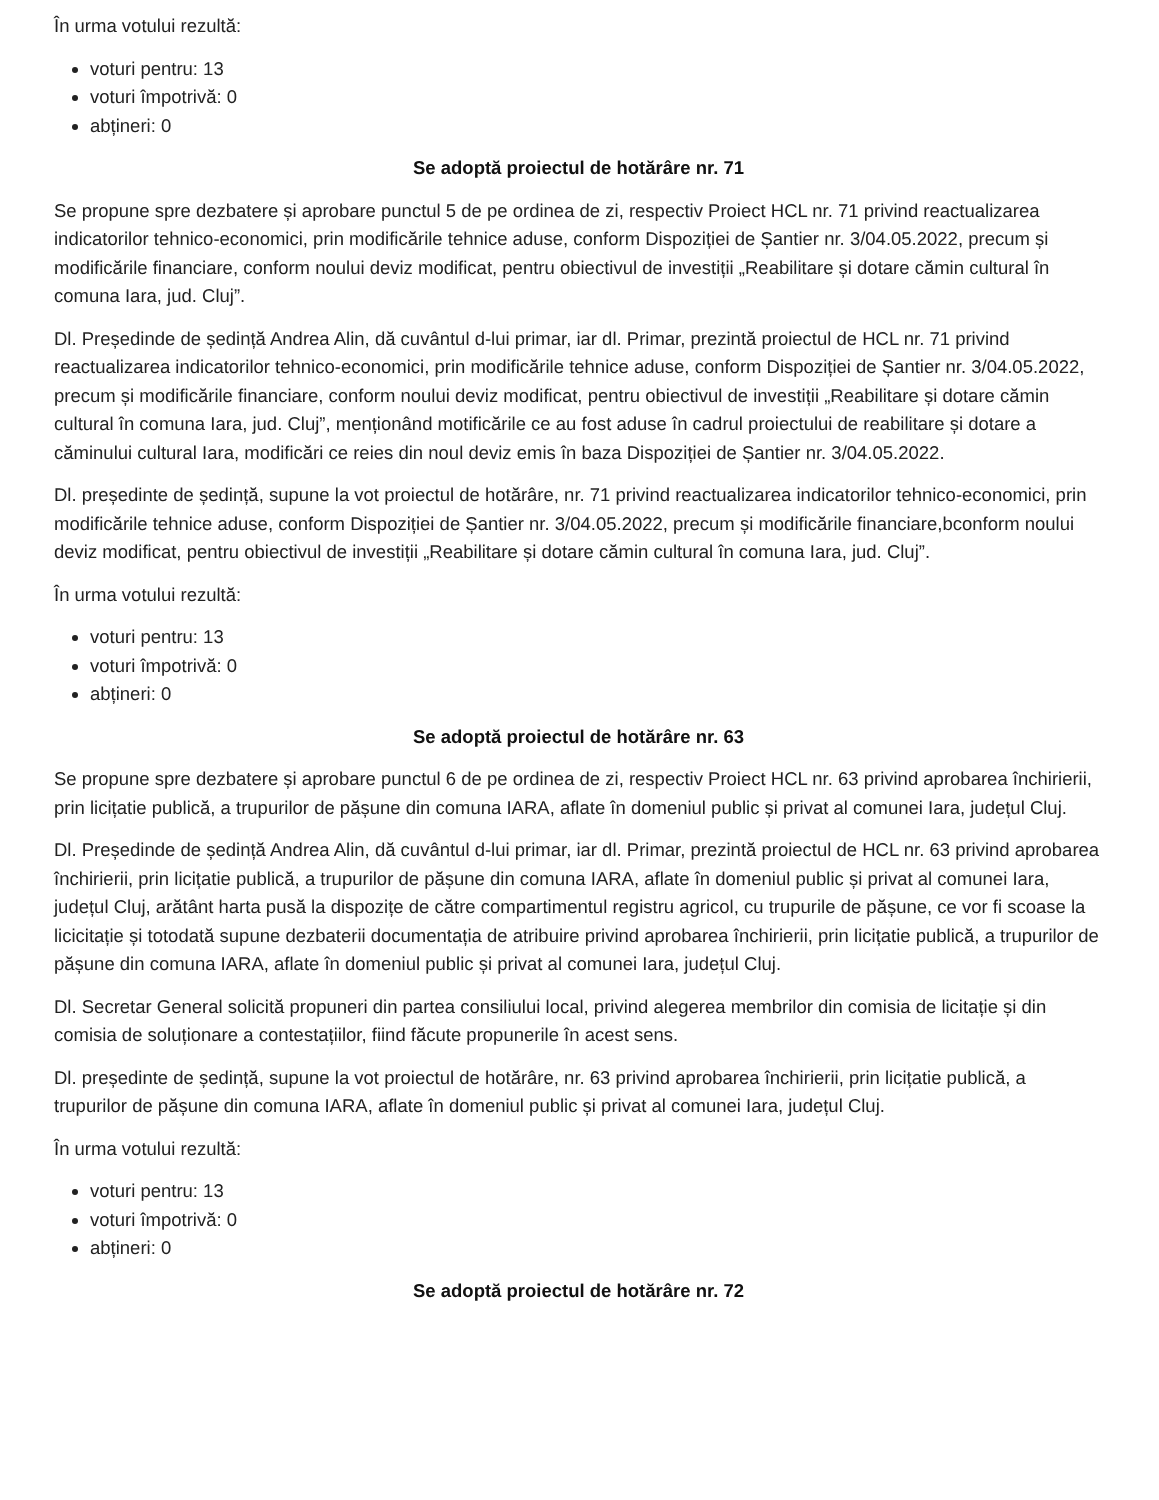În urma votului rezultă:
voturi pentru: 13
voturi împotrivă: 0
abțineri: 0
Se adoptă proiectul de hotărâre nr. 71
Se propune spre dezbatere și aprobare punctul 5 de pe ordinea de zi, respectiv Proiect HCL nr. 71 privind reactualizarea indicatorilor tehnico-economici, prin modificările tehnice aduse, conform Dispoziției de Șantier nr. 3/04.05.2022, precum și modificările financiare, conform noului deviz modificat, pentru obiectivul de investiții „Reabilitare și dotare cămin cultural în comuna Iara, jud. Cluj”.
Dl. Președinde de ședință Andrea Alin, dă cuvântul d-lui primar, iar dl. Primar, prezintă proiectul de HCL nr. 71 privind reactualizarea indicatorilor tehnico-economici, prin modificările tehnice aduse, conform Dispoziției de Șantier nr. 3/04.05.2022, precum și modificările financiare, conform noului deviz modificat, pentru obiectivul de investiții „Reabilitare și dotare cămin cultural în comuna Iara, jud. Cluj”, menționând motificările ce au fost aduse în cadrul proiectului de reabilitare și dotare a căminului cultural Iara, modificări ce reies din noul deviz emis în baza Dispoziției de Șantier nr. 3/04.05.2022.
Dl. președinte de ședință, supune la vot proiectul de hotărâre, nr. 71 privind reactualizarea indicatorilor tehnico-economici, prin modificările tehnice aduse, conform Dispoziției de Șantier nr. 3/04.05.2022, precum și modificările financiare,bconform noului deviz modificat, pentru obiectivul de investiții „Reabilitare și dotare cămin cultural în comuna Iara, jud. Cluj”.
În urma votului rezultă:
voturi pentru: 13
voturi împotrivă: 0
abțineri: 0
Se adoptă proiectul de hotărâre nr. 63
Se propune spre dezbatere și aprobare punctul 6 de pe ordinea de zi, respectiv Proiect HCL nr. 63 privind aprobarea închirierii, prin licițatie publică, a trupurilor de pășune din comuna IARA, aflate în domeniul public și privat al comunei Iara, județul Cluj.
Dl. Președinde de ședință Andrea Alin, dă cuvântul d-lui primar, iar dl. Primar, prezintă proiectul de HCL nr. 63 privind aprobarea închirierii, prin licițatie publică, a trupurilor de pășune din comuna IARA, aflate în domeniul public și privat al comunei Iara, județul Cluj, arătânt harta pusă la dispozițe de către compartimentul registru agricol, cu trupurile de pășune, ce vor fi scoase la licicitație și totodată supune dezbaterii documentația de atribuire privind aprobarea închirierii, prin licițatie publică, a trupurilor de pășune din comuna IARA, aflate în domeniul public și privat al comunei Iara, județul Cluj.
Dl. Secretar General solicită propuneri din partea consiliului local, privind alegerea membrilor din comisia de licitație și din comisia de soluționare a contestațiilor, fiind făcute propunerile în acest sens.
Dl. președinte de ședință, supune la vot proiectul de hotărâre, nr. 63 privind aprobarea închirierii, prin licițatie publică, a trupurilor de pășune din comuna IARA, aflate în domeniul public și privat al comunei Iara, județul Cluj.
În urma votului rezultă:
voturi pentru: 13
voturi împotrivă: 0
abțineri: 0
Se adoptă proiectul de hotărâre nr. 72